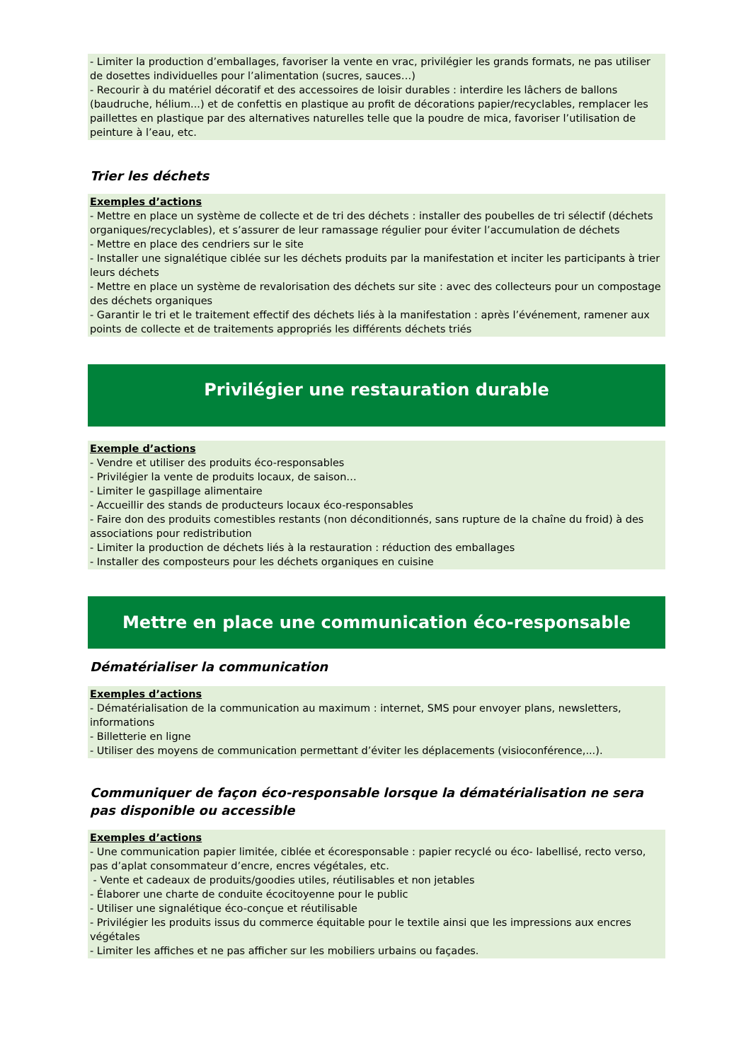- Limiter la production d’emballages, favoriser la vente en vrac, privilégier les grands formats, ne pas utiliser de dosettes individuelles pour l’alimentation (sucres, sauces…)
- Recourir à du matériel décoratif et des accessoires de loisir durables : interdire les lâchers de ballons (baudruche, hélium...) et de confettis en plastique au profit de décorations papier/recyclables, remplacer les paillettes en plastique par des alternatives naturelles telle que la poudre de mica, favoriser l’utilisation de peinture à l’eau, etc.
Trier les déchets
Exemples d’actions
- Mettre en place un système de collecte et de tri des déchets : installer des poubelles de tri sélectif (déchets organiques/recyclables), et s’assurer de leur ramassage régulier pour éviter l’accumulation de déchets
- Mettre en place des cendriers sur le site
- Installer une signalétique ciblée sur les déchets produits par la manifestation et inciter les participants à trier leurs déchets
- Mettre en place un système de revalorisation des déchets sur site : avec des collecteurs pour un compostage des déchets organiques
- Garantir le tri et le traitement effectif des déchets liés à la manifestation : après l’événement, ramener aux points de collecte et de traitements appropriés les différents déchets triés
Privilégier une restauration durable
Exemple d’actions
- Vendre et utiliser des produits éco-responsables
- Privilégier la vente de produits locaux, de saison…
- Limiter le gaspillage alimentaire
- Accueillir des stands de producteurs locaux éco-responsables
- Faire don des produits comestibles restants (non déconditionnés, sans rupture de la chaîne du froid) à des associations pour redistribution
- Limiter la production de déchets liés à la restauration : réduction des emballages
- Installer des composteurs pour les déchets organiques en cuisine
Mettre en place une communication éco-responsable
Dématérialiser la communication
Exemples d’actions
- Dématérialisation de la communication au maximum : internet, SMS pour envoyer plans, newsletters, informations
- Billetterie en ligne
- Utiliser des moyens de communication permettant d’éviter les déplacements (visioconférence,...).
Communiquer de façon éco-responsable lorsque la dématérialisation ne sera pas disponible ou accessible
Exemples d’actions
- Une communication papier limitée, ciblée et écoresponsable : papier recyclé ou éco- labellisé, recto verso, pas d’aplat consommateur d’encre, encres végétales, etc.
- Vente et cadeaux de produits/goodies utiles, réutilisables et non jetables
- Élaborer une charte de conduite écocitoyenne pour le public
- Utiliser une signalétique éco-conçue et réutilisable
- Privilégier les produits issus du commerce équitable pour le textile ainsi que les impressions aux encres végétales
- Limiter les affiches et ne pas afficher sur les mobiliers urbains ou façades.